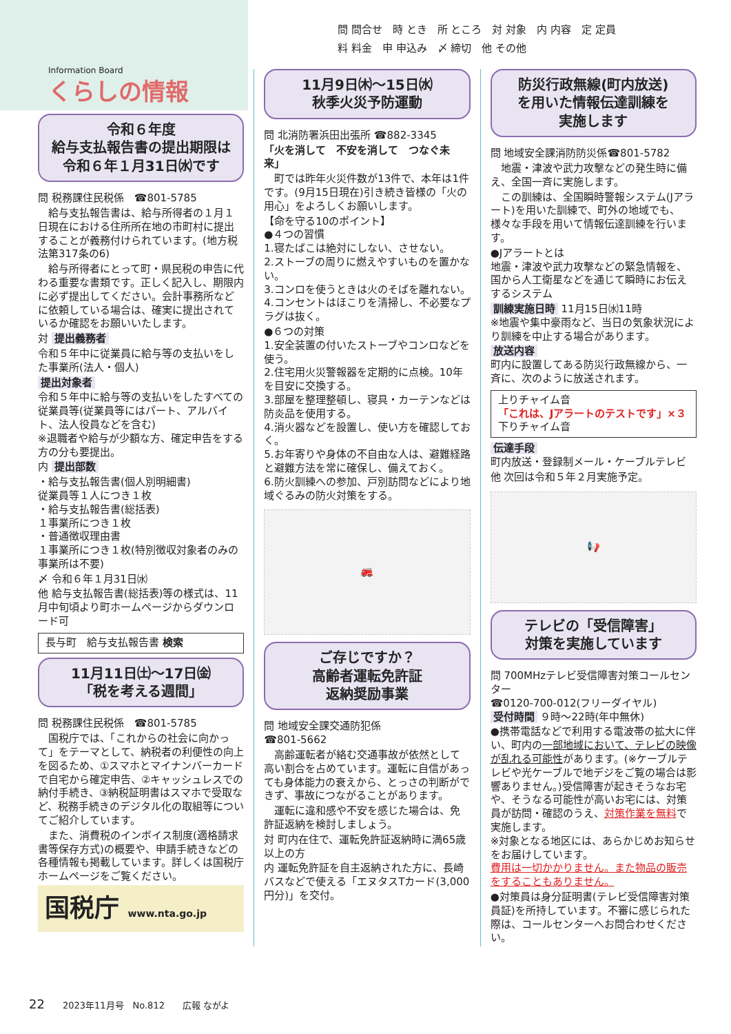Information Board
くらしの情報
問 問合せ　時 とき　所 ところ　対 対象　内 内容　定 定員
料 料金　申 申込み　〆 締切　他 その他
令和６年度
給与支払報告書の提出期限は
令和６年１月31日㈬です
問 税務課住民税係　☎801-5785
　給与支払報告書は、給与所得者の１月１日現在における住所所在地の市町村に提出することが義務付けられています。(地方税法第317条の6)
　給与所得者にとって町・県民税の申告に代わる重要な書類です。正しく記入し、期限内に必ず提出してください。会計事務所などに依頼している場合は、確実に提出されているか確認をお願いいたします。
対 提出義務者
令和５年中に従業員に給与等の支払いをした事業所(法人・個人)
提出対象者
令和５年中に給与等の支払いをしたすべての従業員等(従業員等にはパート、アルバイト、法人役員などを含む)
※退職者や給与が少額な方、確定申告をする方の分も要提出。
内 提出部数
・給与支払報告書(個人別明細書)
従業員等１人につき１枚
・給与支払報告書(総括表)
１事業所につき１枚
・普通徴収理由書
１事業所につき１枚(特別徴収対象者のみの事業所は不要)
〆 令和６年１月31日㈬
他 給与支払報告書(総括表)等の様式は、11月中旬頃より町ホームページからダウンロード可
長与町　給与支払報告書 検索
11月11日㈯～17日㈮
「税を考える週間」
問 税務課住民税係　☎801-5785
　国税庁では、「これからの社会に向かって」をテーマとして、納税者の利便性の向上を図るため、①スマホとマイナンバーカードで自宅から確定申告、②キャッシュレスでの納付手続き、③納税証明書はスマホで受取など、税務手続きのデジタル化の取組等についてご紹介しています。
　また、消費税のインボイス制度(適格請求書等保存方式)の概要や、申請手続きなどの各種情報も掲載しています。詳しくは国税庁ホームページをご覧ください。
国税庁 www.nta.go.jp
11月9日㈭～15日㈬
秋季火災予防運動
問 北消防署浜田出張所 ☎882-3345
「火を消して　不安を消して　つなぐ未来」
　町では昨年火災件数が13件で、本年は1件です。(9月15日現在)引き続き皆様の「火の用心」をよろしくお願いします。
【命を守る10のポイント】
●４つの習慣
1.寝たばこは絶対にしない、させない。
2.ストーブの周りに燃えやすいものを置かない。
3.コンロを使うときは火のそばを離れない。
4.コンセントはほこりを清掃し、不必要なプラグは抜く。
●６つの対策
1.安全装置の付いたストーブやコンロなどを使う。
2.住宅用火災警報器を定期的に点検。10年を目安に交換する。
3.部屋を整理整頓し、寝具・カーテンなどは防炎品を使用する。
4.消火器などを設置し、使い方を確認しておく。
5.お年寄りや身体の不自由な人は、避難経路と避難方法を常に確保し、備えておく。
6.防火訓練への参加、戸別訪問などにより地域ぐるみの防火対策をする。
🚒
ご存じですか？
高齢者運転免許証
返納奨励事業
問 地域安全課交通防犯係
☎801-5662
　高齢運転者が絡む交通事故が依然として高い割合を占めています。運転に自信があっても身体能力の衰えから、とっさの判断ができず、事故につながることがあります。
　運転に違和感や不安を感じた場合は、免許証返納を検討しましょう。
対 町内在住で、運転免許証返納時に満65歳以上の方
内 運転免許証を自主返納された方に、長崎バスなどで使える「エヌタスTカード(3,000円分)」を交付。
防災行政無線(町内放送)
を用いた情報伝達訓練を
実施します
問 地域安全課消防防災係☎801-5782
　地震・津波や武力攻撃などの発生時に備え、全国一斉に実施します。
　この訓練は、全国瞬時警報システム(Jアラート)を用いた訓練で、町外の地域でも、様々な手段を用いて情報伝達訓練を行います。
●Jアラートとは
地震・津波や武力攻撃などの緊急情報を、国から人工衛星などを通じて瞬時にお伝えするシステム
訓練実施日時 11月15日㈬11時
※地震や集中豪雨など、当日の気象状況により訓練を中止する場合があります。
放送内容
町内に設置してある防災行政無線から、一斉に、次のように放送されます。
上りチャイム音
「これは、Jアラートのテストです」×３
下りチャイム音
伝達手段
町内放送・登録制メール・ケーブルテレビ
他 次回は令和５年２月実施予定。
📢
テレビの「受信障害」
対策を実施しています
問 700MHzテレビ受信障害対策コールセンター
☎0120-700-012(フリーダイヤル)
受付時間 ９時～22時(年中無休)
●携帯電話などで利用する電波帯の拡大に伴い、町内の一部地域において、テレビの映像が乱れる可能性があります。(※ケーブルテレビや光ケーブルで地デジをご覧の場合は影響ありません。)受信障害が起きそうなお宅や、そうなる可能性が高いお宅には、対策員が訪問・確認のうえ、対策作業を無料で実施します。
※対象となる地区には、あらかじめお知らせをお届けしています。
費用は一切かかりません。また物品の販売をすることもありません。
●対策員は身分証明書(テレビ受信障害対策員証)を所持しています。不審に感じられた際は、コールセンターへお問合わせください。
22　　2023年11月号　No.812　　広報 ながよ